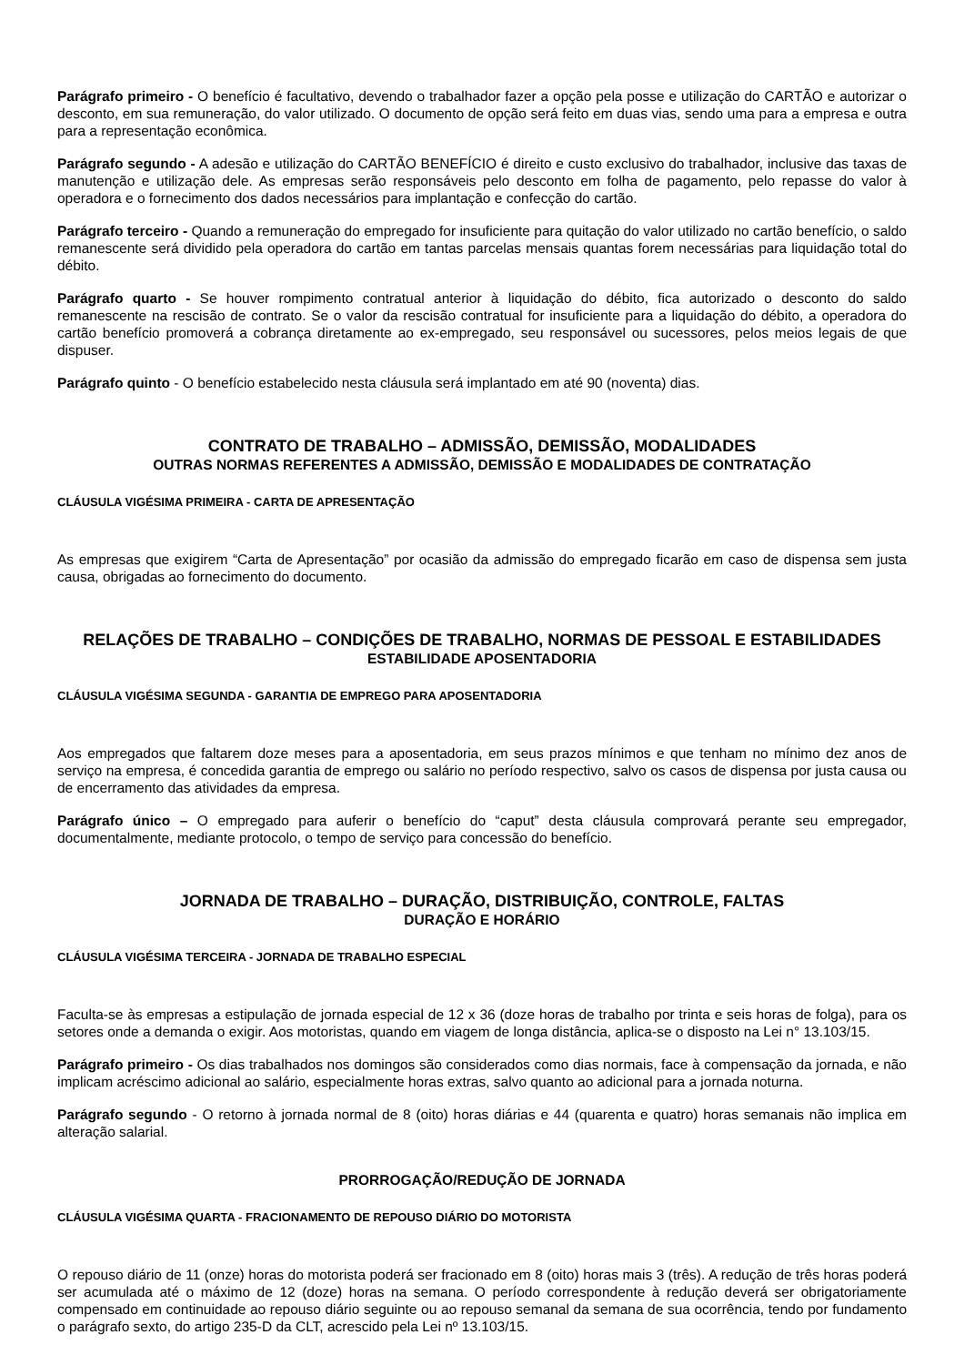Parágrafo primeiro - O benefício é facultativo, devendo o trabalhador fazer a opção pela posse e utilização do CARTÃO e autorizar o desconto, em sua remuneração, do valor utilizado. O documento de opção será feito em duas vias, sendo uma para a empresa e outra para a representação econômica.
Parágrafo segundo - A adesão e utilização do CARTÃO BENEFÍCIO é direito e custo exclusivo do trabalhador, inclusive das taxas de manutenção e utilização dele. As empresas serão responsáveis pelo desconto em folha de pagamento, pelo repasse do valor à operadora e o fornecimento dos dados necessários para implantação e confecção do cartão.
Parágrafo terceiro - Quando a remuneração do empregado for insuficiente para quitação do valor utilizado no cartão benefício, o saldo remanescente será dividido pela operadora do cartão em tantas parcelas mensais quantas forem necessárias para liquidação total do débito.
Parágrafo quarto - Se houver rompimento contratual anterior à liquidação do débito, fica autorizado o desconto do saldo remanescente na rescisão de contrato. Se o valor da rescisão contratual for insuficiente para a liquidação do débito, a operadora do cartão benefício promoverá a cobrança diretamente ao ex-empregado, seu responsável ou sucessores, pelos meios legais de que dispuser.
Parágrafo quinto - O benefício estabelecido nesta cláusula será implantado em até 90 (noventa) dias.
CONTRATO DE TRABALHO – ADMISSÃO, DEMISSÃO, MODALIDADES
OUTRAS NORMAS REFERENTES A ADMISSÃO, DEMISSÃO E MODALIDADES DE CONTRATAÇÃO
CLÁUSULA VIGÉSIMA PRIMEIRA - CARTA DE APRESENTAÇÃO
As empresas que exigirem “Carta de Apresentação” por ocasião da admissão do empregado ficarão em caso de dispensa sem justa causa, obrigadas ao fornecimento do documento.
RELAÇÕES DE TRABALHO – CONDIÇÕES DE TRABALHO, NORMAS DE PESSOAL E ESTABILIDADES
ESTABILIDADE APOSENTADORIA
CLÁUSULA VIGÉSIMA SEGUNDA - GARANTIA DE EMPREGO PARA APOSENTADORIA
Aos empregados que faltarem doze meses para a aposentadoria, em seus prazos mínimos e que tenham no mínimo dez anos de serviço na empresa, é concedida garantia de emprego ou salário no período respectivo, salvo os casos de dispensa por justa causa ou de encerramento das atividades da empresa.
Parágrafo único – O empregado para auferir o benefício do “caput” desta cláusula comprovará perante seu empregador, documentalmente, mediante protocolo, o tempo de serviço para concessão do benefício.
JORNADA DE TRABALHO – DURAÇÃO, DISTRIBUIÇÃO, CONTROLE, FALTAS
DURAÇÃO E HORÁRIO
CLÁUSULA VIGÉSIMA TERCEIRA - JORNADA DE TRABALHO ESPECIAL
Faculta-se às empresas a estipulação de jornada especial de 12 x 36 (doze horas de trabalho por trinta e seis horas de folga), para os setores onde a demanda o exigir. Aos motoristas, quando em viagem de longa distância, aplica-se o disposto na Lei n° 13.103/15.
Parágrafo primeiro - Os dias trabalhados nos domingos são considerados como dias normais, face à compensação da jornada, e não implicam acréscimo adicional ao salário, especialmente horas extras, salvo quanto ao adicional para a jornada noturna.
Parágrafo segundo - O retorno à jornada normal de 8 (oito) horas diárias e 44 (quarenta e quatro) horas semanais não implica em alteração salarial.
PRORROGAÇÃO/REDUÇÃO DE JORNADA
CLÁUSULA VIGÉSIMA QUARTA - FRACIONAMENTO DE REPOUSO DIÁRIO DO MOTORISTA
O repouso diário de 11 (onze) horas do motorista poderá ser fracionado em 8 (oito) horas mais 3 (três). A redução de três horas poderá ser acumulada até o máximo de 12 (doze) horas na semana. O período correspondente à redução deverá ser obrigatoriamente compensado em continuidade ao repouso diário seguinte ou ao repouso semanal da semana de sua ocorrência, tendo por fundamento o parágrafo sexto, do artigo 235-D da CLT, acrescido pela Lei nº 13.103/15.